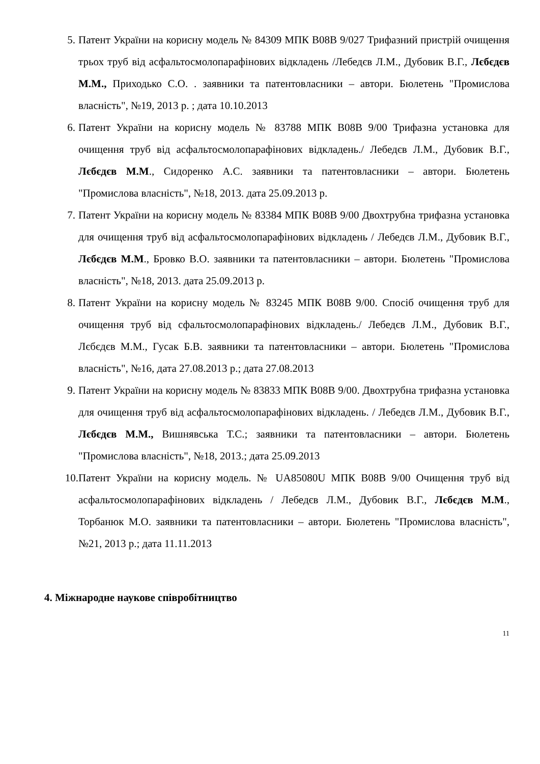5. Патент України на корисну модель № 84309 МПК B08B 9/027 Трифазний пристрій очищення трьох труб від асфальтосмолопарафінових відкладень /Лебедєв Л.М., Дубовик В.Г., Лєбєдєв М.М., Приходько С.О. . заявники та патентовласники – автори. Бюлетень "Промислова власність", №19, 2013 р. ; дата 10.10.2013
6. Патент України на корисну модель № 83788 МПК B08B 9/00 Трифазна установка для очищення труб від асфальтосмолопарафінових відкладень./ Лебедєв Л.М., Дубовик В.Г., Лєбєдєв М.М., Сидоренко А.С. заявники та патентовласники – автори. Бюлетень "Промислова власність", №18, 2013. дата 25.09.2013 р.
7. Патент України на корисну модель № 83384 МПК B08B 9/00 Двохтрубна трифазна установка для очищення труб від асфальтосмолопарафінових відкладень / Лебедєв Л.М., Дубовик В.Г., Лєбєдєв М.М., Бровко В.О. заявники та патентовласники – автори. Бюлетень "Промислова власність", №18, 2013. дата 25.09.2013 р.
8. Патент України на корисну модель № 83245 МПК B08B 9/00. Спосіб очищення труб для очищення труб від сфальтосмолопарафінових відкладень./ Лебедєв Л.М., Дубовик В.Г., Лєбєдєв М.М., Гусак Б.В. заявники та патентовласники – автори. Бюлетень "Промислова власність", №16, дата 27.08.2013 р.; дата 27.08.2013
9. Патент України на корисну модель № 83833 МПК B08B 9/00. Двохтрубна трифазна установка для очищення труб від асфальтосмолопарафінових відкладень. / Лебедєв Л.М., Дубовик В.Г., Лєбєдєв М.М., Вишнявська Т.С.; заявники та патентовласники – автори. Бюлетень "Промислова власність", №18, 2013.; дата 25.09.2013
10. Патент України на корисну модель. № UA85080U МПК B08B 9/00 Очищення труб від асфальтосмолопарафінових відкладень / Лебедєв Л.М., Дубовик В.Г., Лєбєдєв М.М., Торбанюк М.О. заявники та патентовласники – автори. Бюлетень "Промислова власність", №21, 2013 р.; дата 11.11.2013
4. Міжнародне наукове співробітництво
11